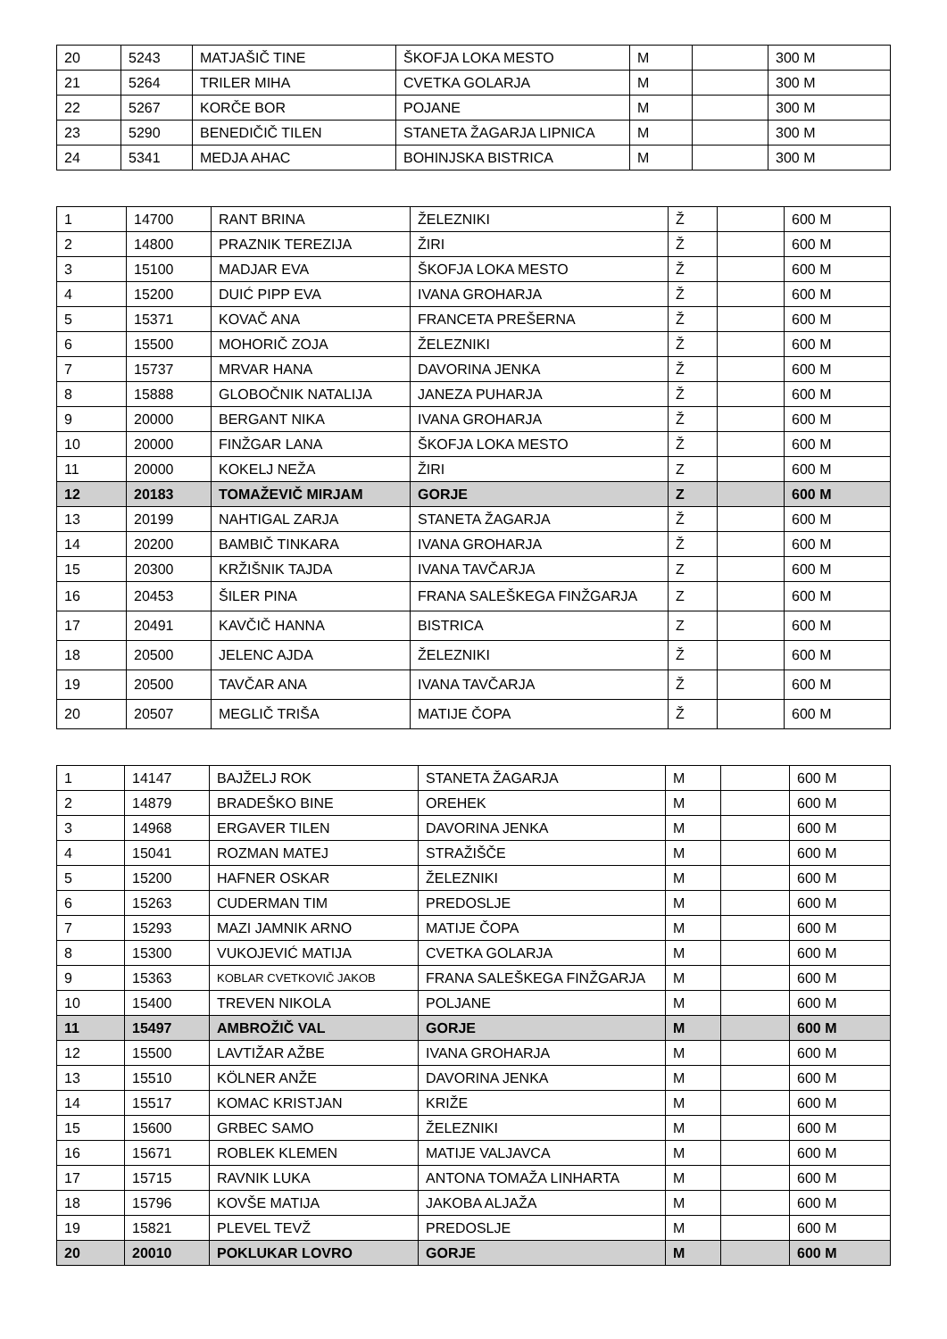| 20 | 5243 | MATJAŠIČ TINE | ŠKOFJA LOKA MESTO | M | | 300 M |
| 21 | 5264 | TRILER MIHA | CVETKA GOLARJA | M | | 300 M |
| 22 | 5267 | KORČE BOR | POJANE | M | | 300 M |
| 23 | 5290 | BENEDIČIČ TILEN | STANETA ŽAGARJA LIPNICA | M | | 300 M |
| 24 | 5341 | MEDJA AHAC | BOHINJSKA BISTRICA | M | | 300 M |
| 1 | 14700 | RANT BRINA | ŽELEZNIKI | Ž | | 600 M |
| 2 | 14800 | PRAZNIK TEREZIJA | ŽIRI | Ž | | 600 M |
| 3 | 15100 | MADJAR EVA | ŠKOFJA LOKA MESTO | Ž | | 600 M |
| 4 | 15200 | DUIĆ PIPP EVA | IVANA GROHARJA | Ž | | 600 M |
| 5 | 15371 | KOVAČ ANA | FRANCETA PREŠERNA | Ž | | 600 M |
| 6 | 15500 | MOHORIČ ZOJA | ŽELEZNIKI | Ž | | 600 M |
| 7 | 15737 | MRVAR HANA | DAVORINA JENKA | Ž | | 600 M |
| 8 | 15888 | GLOBOČNIK NATALIJA | JANEZA PUHARJA | Ž | | 600 M |
| 9 | 20000 | BERGANT NIKA | IVANA GROHARJA | Ž | | 600 M |
| 10 | 20000 | FINŽGAR LANA | ŠKOFJA LOKA MESTO | Ž | | 600 M |
| 11 | 20000 | KOKELJ NEŽA | ŽIRI | Z | | 600 M |
| 12 | 20183 | TOMAŽEVIČ MIRJAM | GORJE | Z | | 600 M |
| 13 | 20199 | NAHTIGAL ZARJA | STANETA ŽAGARJA | Ž | | 600 M |
| 14 | 20200 | BAMBIČ TINKARA | IVANA GROHARJA | Ž | | 600 M |
| 15 | 20300 | KRŽIŠNIK TAJDA | IVANA TAVČARJA | Z | | 600 M |
| 16 | 20453 | ŠILER PINA | FRANA SALEŠKEGA FINŽGARJA | Z | | 600 M |
| 17 | 20491 | KAVČIČ HANNA | BISTRICA | Z | | 600 M |
| 18 | 20500 | JELENC AJDA | ŽELEZNIKI | Ž | | 600 M |
| 19 | 20500 | TAVČAR ANA | IVANA TAVČARJA | Ž | | 600 M |
| 20 | 20507 | MEGLIČ TRIŠA | MATIJE ČOPA | Ž | | 600 M |
| 1 | 14147 | BAJŽELJ ROK | STANETA ŽAGARJA | M | | 600 M |
| 2 | 14879 | BRADEŠKO BINE | OREHEK | M | | 600 M |
| 3 | 14968 | ERGAVER TILEN | DAVORINA JENKA | M | | 600 M |
| 4 | 15041 | ROZMAN MATEJ | STRAŽIŠČE | M | | 600 M |
| 5 | 15200 | HAFNER OSKAR | ŽELEZNIKI | M | | 600 M |
| 6 | 15263 | CUDERMAN TIM | PREDOSLJE | M | | 600 M |
| 7 | 15293 | MAZI JAMNIK ARNO | MATIJE ČOPA | M | | 600 M |
| 8 | 15300 | VUKOJEVIĆ MATIJA | CVETKA GOLARJA | M | | 600 M |
| 9 | 15363 | KOBLAR CVETKOVIČ JAKOB | FRANA SALEŠKEGA FINŽGARJA | M | | 600 M |
| 10 | 15400 | TREVEN NIKOLA | POLJANE | M | | 600 M |
| 11 | 15497 | AMBROŽIČ VAL | GORJE | M | | 600 M |
| 12 | 15500 | LAVTIŽAR AŽBE | IVANA GROHARJA | M | | 600 M |
| 13 | 15510 | KÖLNER ANŽE | DAVORINA JENKA | M | | 600 M |
| 14 | 15517 | KOMAC KRISTJAN | KRIŽE | M | | 600 M |
| 15 | 15600 | GRBEC SAMO | ŽELEZNIKI | M | | 600 M |
| 16 | 15671 | ROBLEK KLEMEN | MATIJE VALJAVCA | M | | 600 M |
| 17 | 15715 | RAVNIK LUKA | ANTONA TOMAŽA LINHARTA | M | | 600 M |
| 18 | 15796 | KOVŠE MATIJA | JAKOBA ALJAŽA | M | | 600 M |
| 19 | 15821 | PLEVEL TEVŽ | PREDOSLJE | M | | 600 M |
| 20 | 20010 | POKLUKAR LOVRO | GORJE | M | | 600 M |